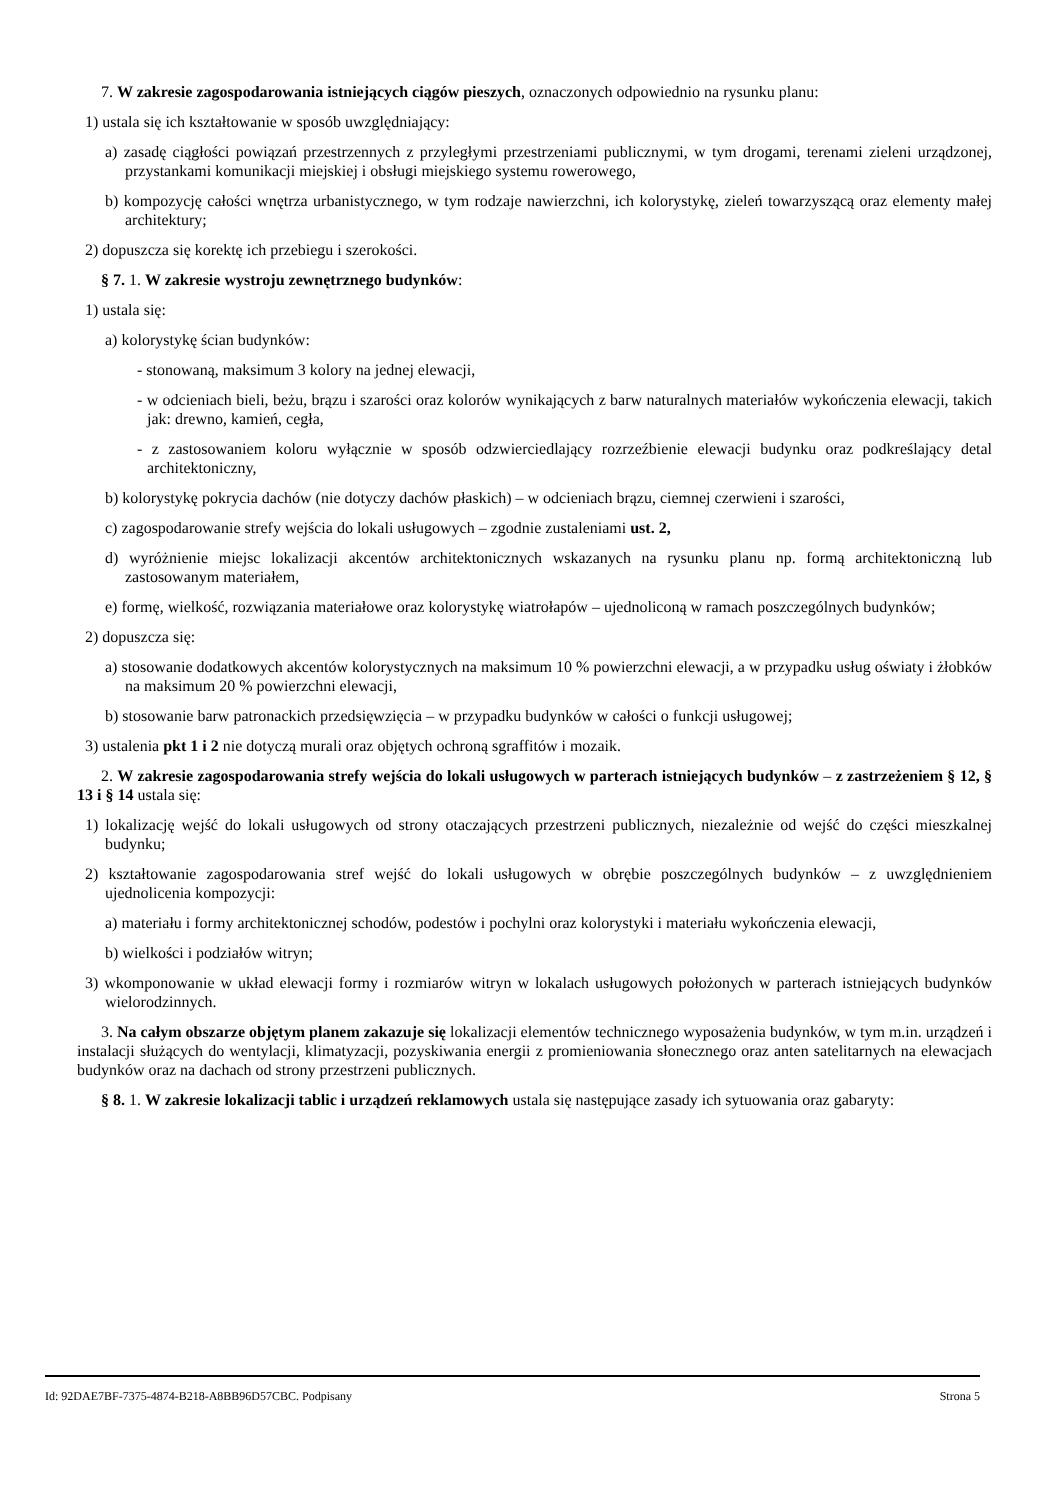7. W zakresie zagospodarowania istniejących ciągów pieszych, oznaczonych odpowiednio na rysunku planu:
1) ustala się ich kształtowanie w sposób uwzględniający:
a) zasadę ciągłości powiązań przestrzennych z przyległymi przestrzeniami publicznymi, w tym drogami, terenami zieleni urządzonej, przystankami komunikacji miejskiej i obsługi miejskiego systemu rowerowego,
b) kompozycję całości wnętrza urbanistycznego, w tym rodzaje nawierzchni, ich kolorystykę, zieleń towarzyszącą oraz elementy małej architektury;
2) dopuszcza się korektę ich przebiegu i szerokości.
§ 7. 1. W zakresie wystroju zewnętrznego budynków:
1) ustala się:
a) kolorystykę ścian budynków:
- stonowaną, maksimum 3 kolory na jednej elewacji,
- w odcieniach bieli, beżu, brązu i szarości oraz kolorów wynikających z barw naturalnych materiałów wykończenia elewacji, takich jak: drewno, kamień, cegła,
- z zastosowaniem koloru wyłącznie w sposób odzwierciedlający rozrzeźbienie elewacji budynku oraz podkreślający detal architektoniczny,
b) kolorystykę pokrycia dachów (nie dotyczy dachów płaskich) – w odcieniach brązu, ciemnej czerwieni i szarości,
c) zagospodarowanie strefy wejścia do lokali usługowych – zgodnie zustaleniami ust. 2,
d) wyróżnienie miejsc lokalizacji akcentów architektonicznych wskazanych na rysunku planu np. formą architektoniczną lub zastosowanym materiałem,
e) formę, wielkość, rozwiązania materiałowe oraz kolorystykę wiatrołapów – ujednoliconą w ramach poszczególnych budynków;
2) dopuszcza się:
a) stosowanie dodatkowych akcentów kolorystycznych na maksimum 10 % powierzchni elewacji, a w przypadku usług oświaty i żłobków na maksimum 20 % powierzchni elewacji,
b) stosowanie barw patronackich przedsięwzięcia – w przypadku budynków w całości o funkcji usługowej;
3) ustalenia pkt 1 i 2 nie dotyczą murali oraz objętych ochroną sgraffitów i mozaik.
2. W zakresie zagospodarowania strefy wejścia do lokali usługowych w parterach istniejących budynków – z zastrzeżeniem § 12, § 13 i § 14 ustala się:
1) lokalizację wejść do lokali usługowych od strony otaczających przestrzeni publicznych, niezależnie od wejść do części mieszkalnej budynku;
2) kształtowanie zagospodarowania stref wejść do lokali usługowych w obrębie poszczególnych budynków – z uwzględnieniem ujednolicenia kompozycji:
a) materiału i formy architektonicznej schodów, podestów i pochylni oraz kolorystyki i materiału wykończenia elewacji,
b) wielkości i podziałów witryn;
3) wkomponowanie w układ elewacji formy i rozmiarów witryn w lokalach usługowych położonych w parterach istniejących budynków wielorodzinnych.
3. Na całym obszarze objętym planem zakazuje się lokalizacji elementów technicznego wyposażenia budynków, w tym m.in. urządzeń i instalacji służących do wentylacji, klimatyzacji, pozyskiwania energii z promieniowania słonecznego oraz anten satelitarnych na elewacjach budynków oraz na dachach od strony przestrzeni publicznych.
§ 8. 1. W zakresie lokalizacji tablic i urządzeń reklamowych ustala się następujące zasady ich sytuowania oraz gabaryty:
Id: 92DAE7BF-7375-4874-B218-A8BB96D57CBC. Podpisany Strona 5